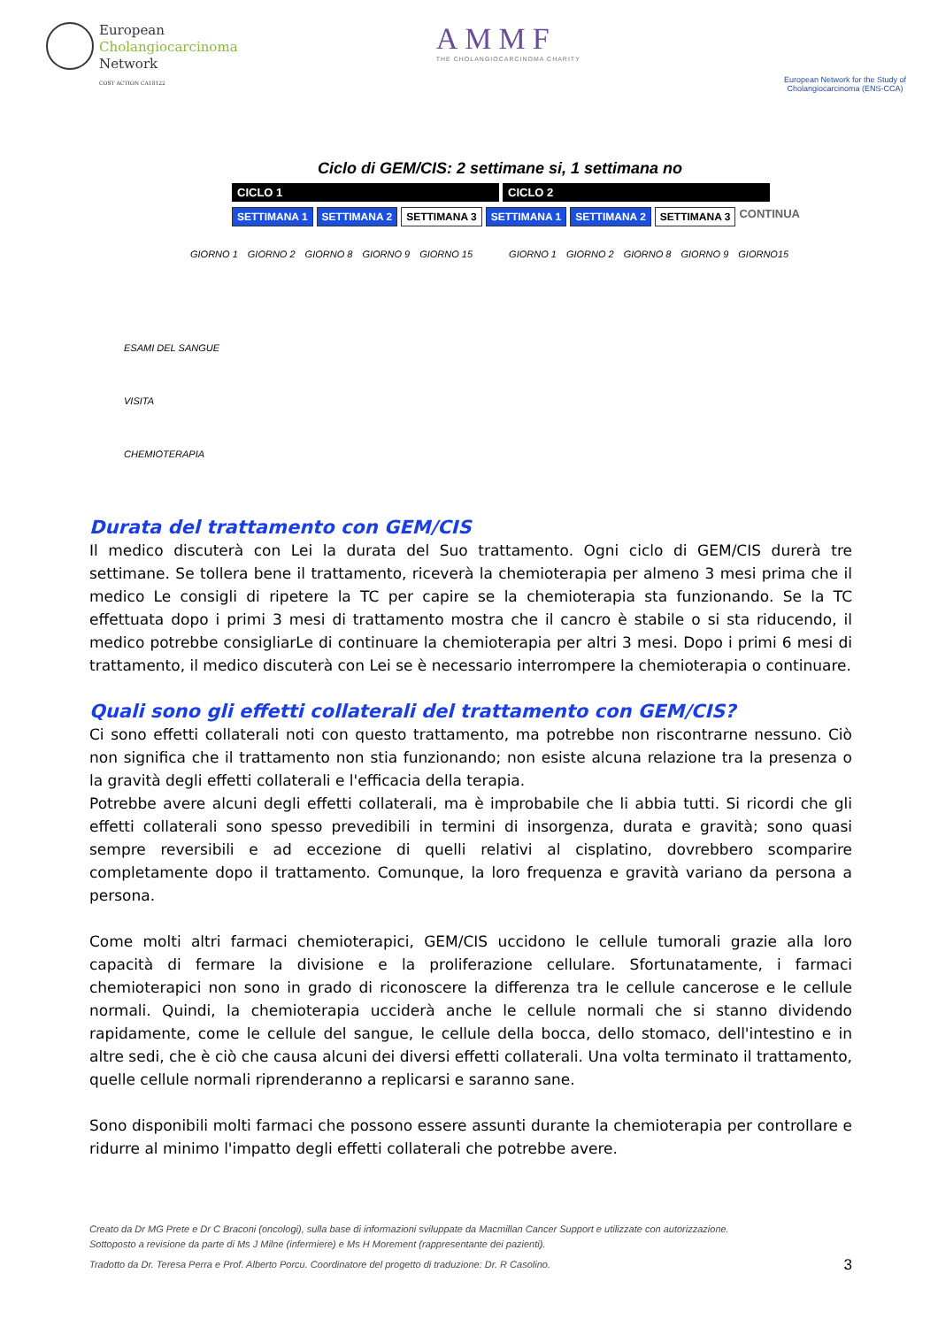European
Cholangiocarcinoma
Network
COST ACTION CA18122
AMMF
THE CHOLANGIOCARCINOMA CHARITY
European Network for the Study of Cholangiocarcinoma (ENS-CCA)
Ciclo di GEM/CIS: 2 settimane si, 1 settimana no
CICLO 1 CICLO 2
SETTIMANA 1 SETTIMANA 2 SETTIMANA 3 SETTIMANA 1 SETTIMANA 2 SETTIMANA 3 CONTINUA
GIORNO 1 GIORNO 2 GIORNO 8 GIORNO 9 GIORNO 15 GIORNO 1 GIORNO 2 GIORNO 8 GIORNO 9 GIORNO15
ESAMI DEL SANGUE
VISITA
CHEMIOTERAPIA
Durata del trattamento con GEM/CIS
Il medico discuterà con Lei la durata del Suo trattamento. Ogni ciclo di GEM/CIS durerà tre settimane. Se tollera bene il trattamento, riceverà la chemioterapia per almeno 3 mesi prima che il medico Le consigli di ripetere la TC per capire se la chemioterapia sta funzionando. Se la TC effettuata dopo i primi 3 mesi di trattamento mostra che il cancro è stabile o si sta riducendo, il medico potrebbe consigliarLe di continuare la chemioterapia per altri 3 mesi. Dopo i primi 6 mesi di trattamento, il medico discuterà con Lei se è necessario interrompere la chemioterapia o continuare.
Quali sono gli effetti collaterali del trattamento con GEM/CIS?
Ci sono effetti collaterali noti con questo trattamento, ma potrebbe non riscontrarne nessuno. Ciò non significa che il trattamento non stia funzionando; non esiste alcuna relazione tra la presenza o la gravità degli effetti collaterali e l'efficacia della terapia.
Potrebbe avere alcuni degli effetti collaterali, ma è improbabile che li abbia tutti. Si ricordi che gli effetti collaterali sono spesso prevedibili in termini di insorgenza, durata e gravità; sono quasi sempre reversibili e ad eccezione di quelli relativi al cisplatino, dovrebbero scomparire completamente dopo il trattamento. Comunque, la loro frequenza e gravità variano da persona a persona.
Come molti altri farmaci chemioterapici, GEM/CIS uccidono le cellule tumorali grazie alla loro capacità di fermare la divisione e la proliferazione cellulare. Sfortunatamente, i farmaci chemioterapici non sono in grado di riconoscere la differenza tra le cellule cancerose e le cellule normali. Quindi, la chemioterapia ucciderà anche le cellule normali che si stanno dividendo rapidamente, come le cellule del sangue, le cellule della bocca, dello stomaco, dell'intestino e in altre sedi, che è ciò che causa alcuni dei diversi effetti collaterali. Una volta terminato il trattamento, quelle cellule normali riprenderanno a replicarsi e saranno sane.
Sono disponibili molti farmaci che possono essere assunti durante la chemioterapia per controllare e ridurre al minimo l'impatto degli effetti collaterali che potrebbe avere.
Creato da Dr MG Prete e Dr C Braconi (oncologi), sulla base di informazioni sviluppate da Macmillan Cancer Support e utilizzate con autorizzazione.
Sottoposto a revisione da parte di Ms J Milne (infermiere) e Ms H Morement (rappresentante dei pazienti).
Tradotto da Dr. Teresa Perra e Prof. Alberto Porcu. Coordinatore del progetto di traduzione: Dr. R Casolino. 3